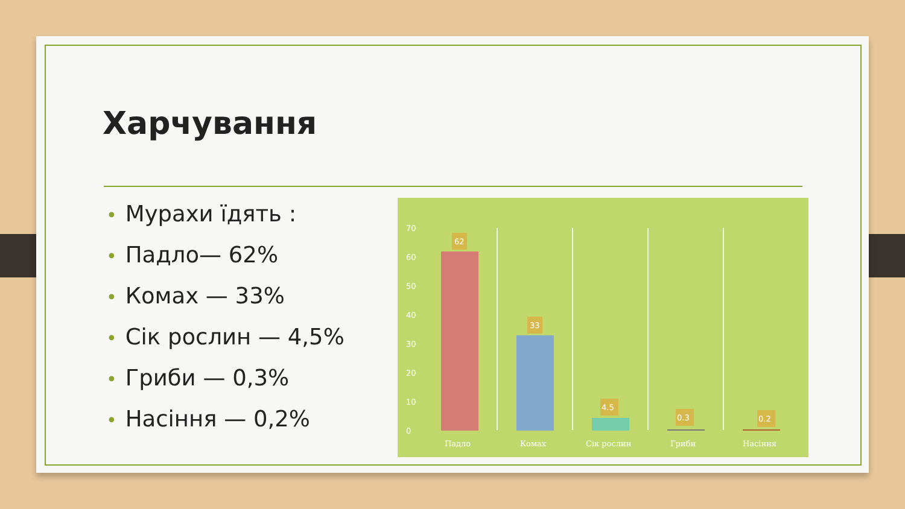Харчування
• Мурахи їдять :
• Падло— 62%
• Комах — 33%
• Сік рослин — 4,5%
• Гриби — 0,3%
• Насіння — 0,2%
70
60
50
40
30
20
10
0
62
33
4.5
0.3
0.2
Падло
Комах
Сік рослин
Гриби
Насіння